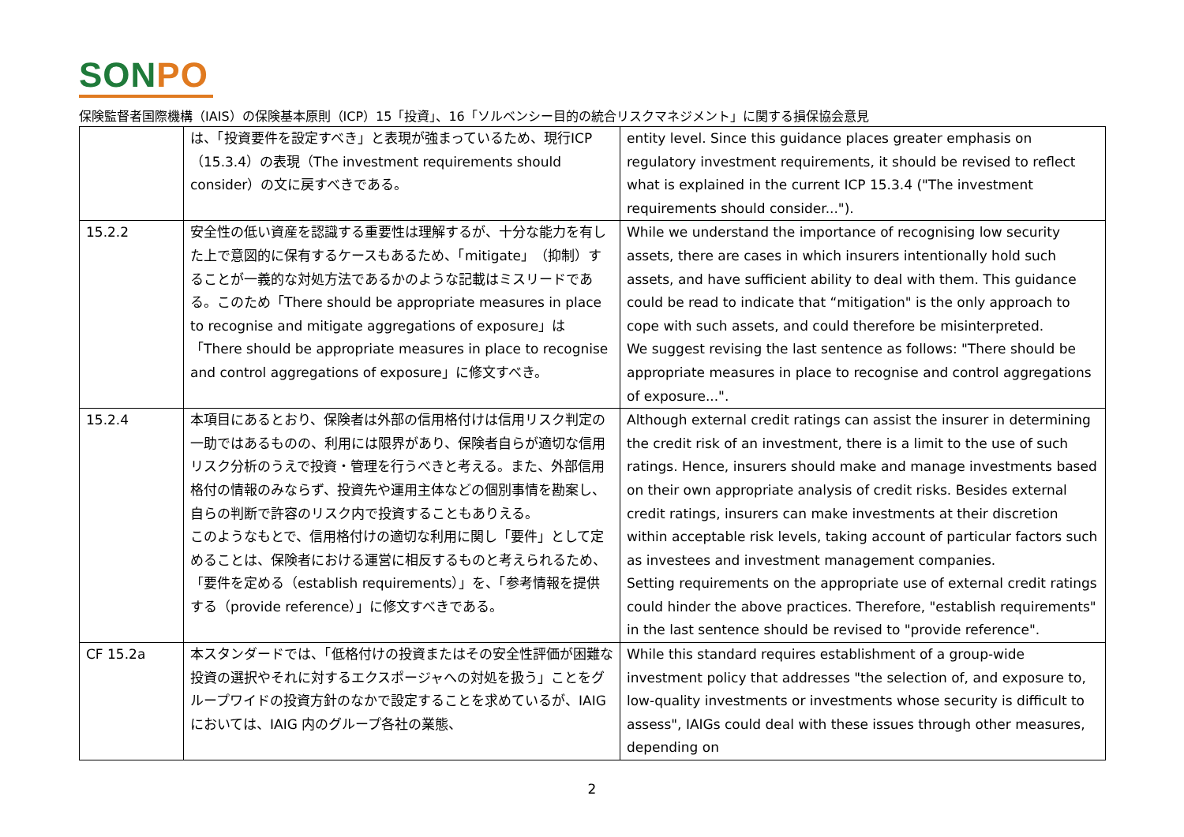SONPO
保険監督者国際機構（IAIS）の保険基本原則（ICP）15「投資」、16「ソルベンシー目的の統合リスクマネジメント」に関する損保協会意見
| | は、「投資要件を設定すべき」と表現が強まっているため、現行ICP（15.3.4）の表現（The investment requirements should consider）の文に戻すべきである。 | entity level. Since this guidance places greater emphasis on regulatory investment requirements, it should be revised to reflect what is explained in the current ICP 15.3.4 ("The investment requirements should consider..."). |
| 15.2.2 | 安全性の低い資産を認識する重要性は理解するが、十分な能力を有した上で意図的に保有するケースもあるため、「mitigate」（抑制）することが一義的な対処方法であるかのような記載はミスリードである。このため「There should be appropriate measures in place to recognise and mitigate aggregations of exposure」は「There should be appropriate measures in place to recognise and control aggregations of exposure」に修文すべき。 | While we understand the importance of recognising low security assets, there are cases in which insurers intentionally hold such assets, and have sufficient ability to deal with them. This guidance could be read to indicate that “mitigation" is the only approach to cope with such assets, and could therefore be misinterpreted. We suggest revising the last sentence as follows: "There should be appropriate measures in place to recognise and control aggregations of exposure...". |
| 15.2.4 | 本項目にあるとおり、保険者は外部の信用格付けは信用リスク判定の一助ではあるものの、利用には限界があり、保険者自らが適切な信用リスク分析のうえで投資・管理を行うべきと考える。また、外部信用格付の情報のみならず、投資先や運用主体などの個別事情を勘案し、自らの判断で許容のリスク内で投資することもありえる。 このようなもとで、信用格付けの適切な利用に関し「要件」として定めることは、保険者における運営に相反するものと考えられるため、「要件を定める（establish requirements）」を、「参考情報を提供する（provide reference）」に修文すべきである。 | Although external credit ratings can assist the insurer in determining the credit risk of an investment, there is a limit to the use of such ratings. Hence, insurers should make and manage investments based on their own appropriate analysis of credit risks. Besides external credit ratings, insurers can make investments at their discretion within acceptable risk levels, taking account of particular factors such as investees and investment management companies. Setting requirements on the appropriate use of external credit ratings could hinder the above practices. Therefore, "establish requirements" in the last sentence should be revised to "provide reference". |
| CF 15.2a | 本スタンダードでは、「低格付けの投資またはその安全性評価が困難な投資の選択やそれに対するエクスポージャへの対処を扱う」ことをグループワイドの投資方針のなかで設定することを求めているが、IAIG においては、IAIG 内のグループ各社の業態、 | While this standard requires establishment of a group-wide investment policy that addresses "the selection of, and exposure to, low-quality investments or investments whose security is difficult to assess", IAIGs could deal with these issues through other measures, depending on |
2